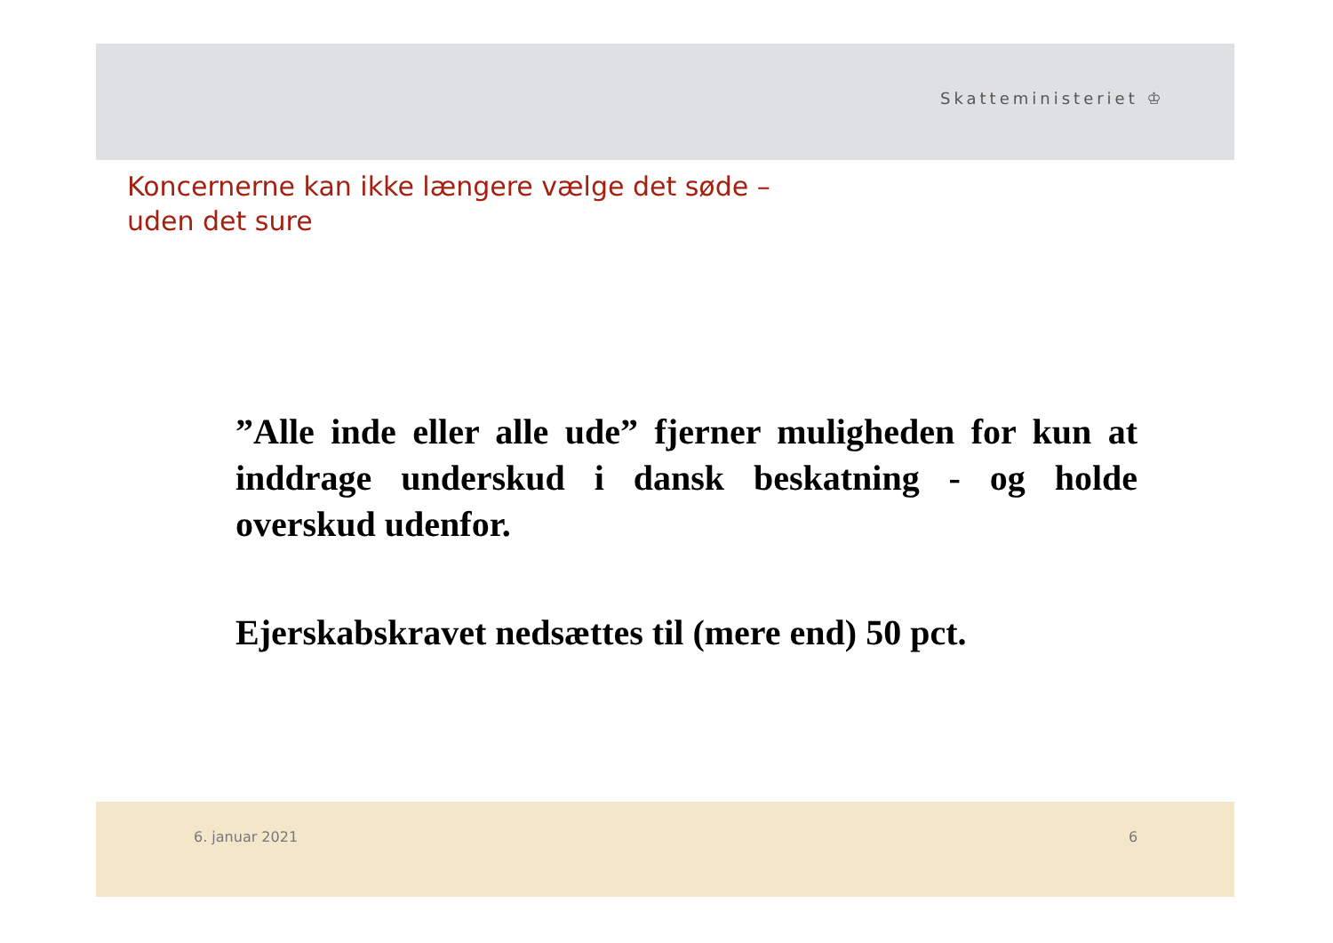Skatteministeriet ♔
Koncernerne kan ikke længere vælge det søde –
uden det sure
”Alle inde eller alle ude” fjerner muligheden for kun at inddrage underskud i dansk beskatning - og holde overskud udenfor.
Ejerskabskravet nedsættes til (mere end) 50 pct.
6. januar 2021 6